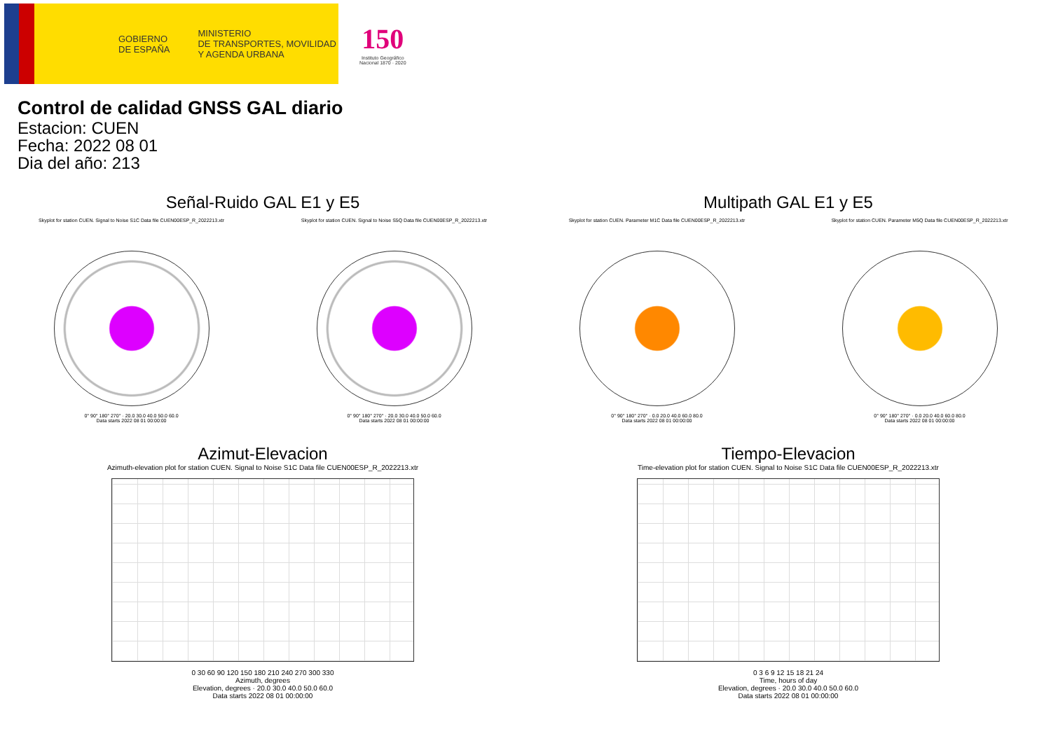GOBIERNO
DE ESPAÑA
MINISTERIO
DE TRANSPORTES, MOVILIDAD
Y AGENDA URBANA
150
Instituto Geográfico
Nacional 1870 · 2020
Control de calidad GNSS GAL diario
Estacion: CUEN
Fecha: 2022 08 01
Dia del año: 213
Señal-Ruido GAL E1 y E5
Skyplot for station CUEN. Signal to Noise S1C Data file CUEN00ESP_R_2022213.xtr
0° 90° 180° 270° · 20.0 30.0 40.0 50.0 60.0
Data starts 2022 08 01 00:00:00
Skyplot for station CUEN. Signal to Noise S5Q Data file CUEN00ESP_R_2022213.xtr
0° 90° 180° 270° · 20.0 30.0 40.0 50.0 60.0
Data starts 2022 08 01 00:00:00
Multipath GAL E1 y E5
Skyplot for station CUEN. Parameter M1C Data file CUEN00ESP_R_2022213.xtr
0° 90° 180° 270° · 0.0 20.0 40.0 60.0 80.0
Data starts 2022 08 01 00:00:00
Skyplot for station CUEN. Parameter M5Q Data file CUEN00ESP_R_2022213.xtr
0° 90° 180° 270° · 0.0 20.0 40.0 60.0 80.0
Data starts 2022 08 01 00:00:00
Azimut-Elevacion
Azimuth-elevation plot for station CUEN. Signal to Noise S1C Data file CUEN00ESP_R_2022213.xtr
0 30 60 90 120 150 180 210 240 270 300 330
Azimuth, degrees
Elevation, degrees · 20.0 30.0 40.0 50.0 60.0
Data starts 2022 08 01 00:00:00
Tiempo-Elevacion
Time-elevation plot for station CUEN. Signal to Noise S1C Data file CUEN00ESP_R_2022213.xtr
0 3 6 9 12 15 18 21 24
Time, hours of day
Elevation, degrees · 20.0 30.0 40.0 50.0 60.0
Data starts 2022 08 01 00:00:00